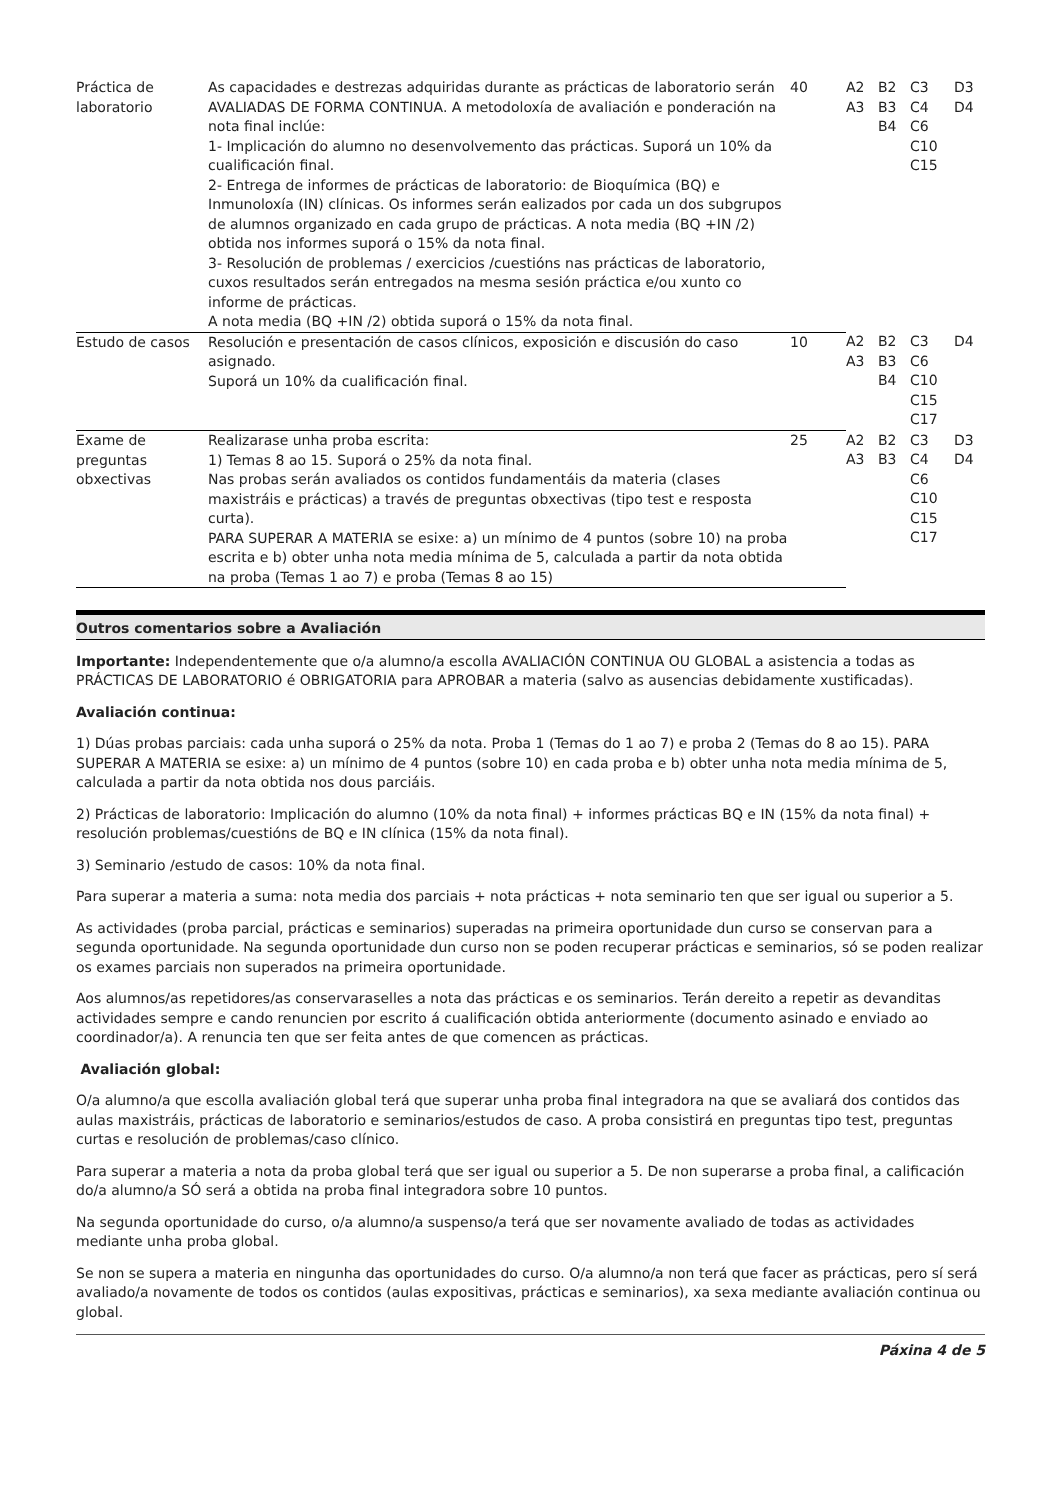| Práctica de laboratorio | As capacidades e destrezas adquiridas durante as prácticas de laboratorio serán AVALIADAS DE FORMA CONTINUA. A metodoloxía de avaliación e ponderación na nota final inclúe: 1- Implicación do alumno no desenvolvemento das prácticas. Suporá un 10% da cualificación final. 2- Entrega de informes de prácticas de laboratorio: de Bioquímica (BQ) e Inmunoloxía (IN) clínicas. Os informes serán ealizados por cada un dos subgrupos de alumnos organizado en cada grupo de prácticas. A nota media (BQ +IN /2) obtida nos informes suporá o 15% da nota final. 3- Resolución de problemas / exercicios /cuestións nas prácticas de laboratorio, cuxos resultados serán entregados na mesma sesión práctica e/ou xunto co informe de prácticas. A nota media (BQ +IN /2) obtida suporá o 15% da nota final. | 40 | A2 A3 | B2 B3 B4 | C3 C4 C6 C10 C15 | D3 D4 |
| Estudo de casos | Resolución e presentación de casos clínicos, exposición e discusión do caso asignado. Suporá un 10% da cualificación final. | 10 | A2 A3 | B2 B3 B4 | C3 C6 C10 C15 C17 | D4 |
| Exame de preguntas obxectivas | Realizarase unha proba escrita: 1) Temas 8 ao 15. Suporá o 25% da nota final. Nas probas serán avaliados os contidos fundamentáis da materia (clases maxistráis e prácticas) a través de preguntas obxectivas (tipo test e resposta curta). PARA SUPERAR A MATERIA se esixe: a) un mínimo de 4 puntos (sobre 10) na proba escrita e b) obter unha nota media mínima de 5, calculada a partir da nota obtida na proba (Temas 1 ao 7) e proba (Temas 8 ao 15) | 25 | A2 A3 | B2 B3 | C3 C4 C6 C10 C15 C17 | D3 D4 |
Outros comentarios sobre a Avaliación
Importante: Independentemente que o/a alumno/a escolla AVALIACIÓN CONTINUA OU GLOBAL a asistencia a todas as PRÁCTICAS DE LABORATORIO é OBRIGATORIA para APROBAR a materia (salvo as ausencias debidamente xustificadas).
Avaliación continua:
1) Dúas probas parciais: cada unha suporá o 25% da nota. Proba 1 (Temas do 1 ao 7) e proba 2 (Temas do 8 ao 15). PARA SUPERAR A MATERIA se esixe: a) un mínimo de 4 puntos (sobre 10) en cada proba e b) obter unha nota media mínima de 5, calculada a partir da nota obtida nos dous parciáis.
2) Prácticas de laboratorio: Implicación do alumno (10% da nota final) + informes prácticas BQ e IN (15% da nota final) + resolución problemas/cuestións de BQ e IN clínica (15% da nota final).
3) Seminario /estudo de casos: 10% da nota final.
Para superar a materia a suma: nota media dos parciais + nota prácticas + nota seminario ten que ser igual ou superior a 5.
As actividades (proba parcial, prácticas e seminarios) superadas na primeira oportunidade dun curso se conservan para a segunda oportunidade. Na segunda oportunidade dun curso non se poden recuperar prácticas e seminarios, só se poden realizar os exames parciais non superados na primeira oportunidade.
Aos alumnos/as repetidores/as conservaraselles a nota das prácticas e os seminarios. Terán dereito a repetir as devanditas actividades sempre e cando renuncien por escrito á cualificación obtida anteriormente (documento asinado e enviado ao coordinador/a). A renuncia ten que ser feita antes de que comencen as prácticas.
Avaliación global:
O/a alumno/a que escolla avaliación global terá que superar unha proba final integradora na que se avaliará dos contidos das aulas maxistráis, prácticas de laboratorio e seminarios/estudos de caso. A proba consistirá en preguntas tipo test, preguntas curtas e resolución de problemas/caso clínico.
Para superar a materia a nota da proba global terá que ser igual ou superior a 5. De non superarse a proba final, a calificación do/a alumno/a SÓ será a obtida na proba final integradora sobre 10 puntos.
Na segunda oportunidade do curso, o/a alumno/a suspenso/a terá que ser novamente avaliado de todas as actividades mediante unha proba global.
Se non se supera a materia en ningunha das oportunidades do curso. O/a alumno/a non terá que facer as prácticas, pero sí será avaliado/a novamente de todos os contidos (aulas expositivas, prácticas e seminarios), xa sexa mediante avaliación continua ou global.
Páxina 4 de 5